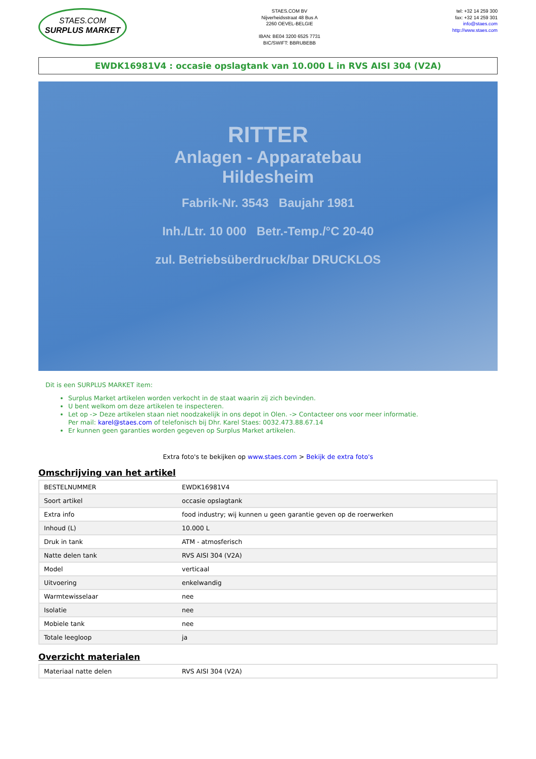STAES.COM
SURPLUS MARKET
STAES.COM BV
Nijverheidsstraat 48 Bus A
2260 OEVEL-BELGIE
IBAN: BE04 3200 6525 7731
BIC/SWIFT: BBRUBEBB
tel: +32 14 259 300
fax: +32 14 259 301
info@staes.com
http://www.staes.com
EWDK16981V4 : occasie opslagtank van 10.000 L in RVS AISI 304 (V2A)
RITTER
Anlagen - Apparatebau
Hildesheim
Fabrik-Nr. 3543 Baujahr 1981
Inh./Ltr. 10 000 Betr.-Temp./°C 20-40
zul. Betriebsüberdruck/bar DRUCKLOS
Dit is een SURPLUS MARKET item:
Surplus Market artikelen worden verkocht in de staat waarin zij zich bevinden.
U bent welkom om deze artikelen te inspecteren.
Let op -> Deze artikelen staan niet noodzakelijk in ons depot in Olen. -> Contacteer ons voor meer informatie.
Per mail: karel@staes.com of telefonisch bij Dhr. Karel Staes: 0032.473.88.67.14
Er kunnen geen garanties worden gegeven op Surplus Market artikelen.
Extra foto's te bekijken op www.staes.com > Bekijk de extra foto's
Omschrijving van het artikel
| BESTELNUMMER | EWDK16981V4 |
| Soort artikel | occasie opslagtank |
| Extra info | food industry; wij kunnen u geen garantie geven op de roerwerken |
| Inhoud (L) | 10.000 L |
| Druk in tank | ATM - atmosferisch |
| Natte delen tank | RVS AISI 304 (V2A) |
| Model | verticaal |
| Uitvoering | enkelwandig |
| Warmtewisselaar | nee |
| Isolatie | nee |
| Mobiele tank | nee |
| Totale leegloop | ja |
Overzicht materialen
| Materiaal natte delen | RVS AISI 304 (V2A) |